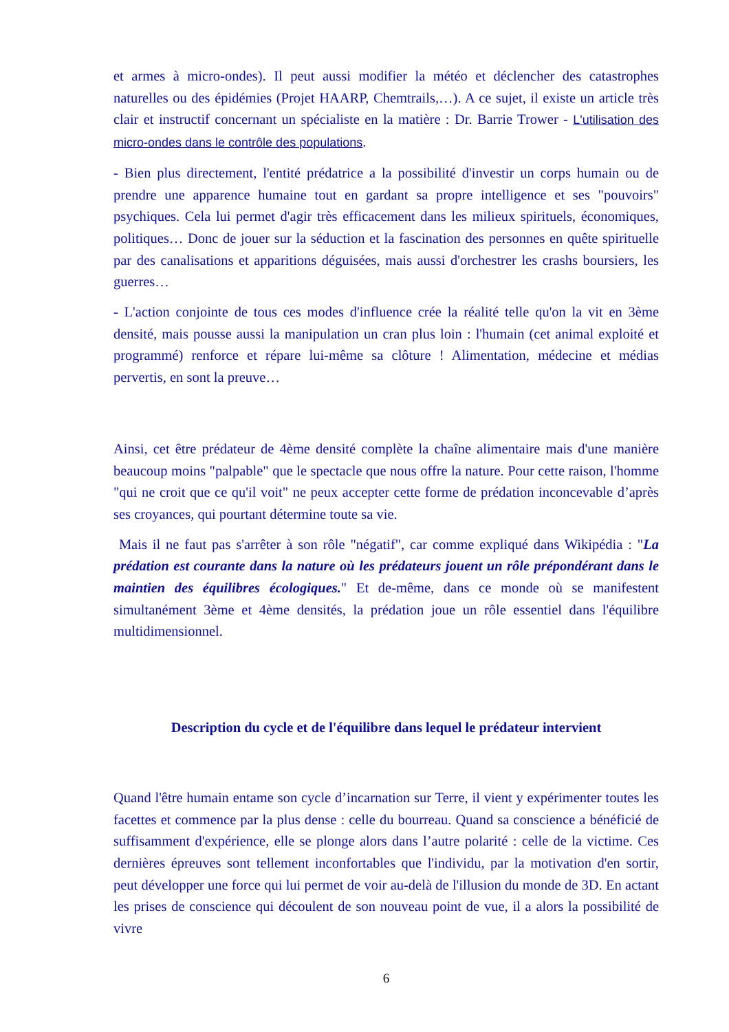et armes à micro-ondes). Il peut aussi modifier la météo et déclencher des catastrophes naturelles ou des épidémies (Projet HAARP, Chemtrails,…). A ce sujet, il existe un article très clair et instructif concernant un spécialiste en la matière : Dr. Barrie Trower - L'utilisation des micro-ondes dans le contrôle des populations.
- Bien plus directement, l'entité prédatrice a la possibilité d'investir un corps humain ou de prendre une apparence humaine tout en gardant sa propre intelligence et ses "pouvoirs" psychiques. Cela lui permet d'agir très efficacement dans les milieux spirituels, économiques, politiques… Donc de jouer sur la séduction et la fascination des personnes en quête spirituelle par des canalisations et apparitions déguisées, mais aussi d'orchestrer les crashs boursiers, les guerres…
- L'action conjointe de tous ces modes d'influence crée la réalité telle qu'on la vit en 3ème densité, mais pousse aussi la manipulation un cran plus loin : l'humain (cet animal exploité et programmé) renforce et répare lui-même sa clôture ! Alimentation, médecine et médias pervertis, en sont la preuve…
Ainsi, cet être prédateur de 4ème densité complète la chaîne alimentaire mais d'une manière beaucoup moins "palpable" que le spectacle que nous offre la nature. Pour cette raison, l'homme "qui ne croit que ce qu'il voit" ne peux accepter cette forme de prédation inconcevable d’après ses croyances, qui pourtant détermine toute sa vie.
Mais il ne faut pas s'arrêter à son rôle "négatif", car comme expliqué dans Wikipédia : "La prédation est courante dans la nature où les prédateurs jouent un rôle prépondérant dans le maintien des équilibres écologiques." Et de-même, dans ce monde où se manifestent simultanément 3ème et 4ème densités, la prédation joue un rôle essentiel dans l'équilibre multidimensionnel.
Description du cycle et de l'équilibre dans lequel le prédateur intervient
Quand l'être humain entame son cycle d’incarnation sur Terre, il vient y expérimenter toutes les facettes et commence par la plus dense : celle du bourreau. Quand sa conscience a bénéficié de suffisamment d'expérience, elle se plonge alors dans l’autre polarité : celle de la victime. Ces dernières épreuves sont tellement inconfortables que l'individu, par la motivation d'en sortir, peut développer une force qui lui permet de voir au-delà de l'illusion du monde de 3D. En actant les prises de conscience qui découlent de son nouveau point de vue, il a alors la possibilité de vivre
6